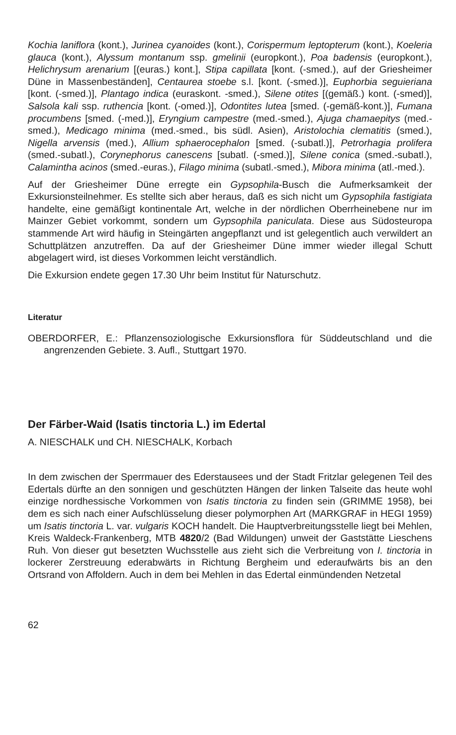Kochia laniflora (kont.), Jurinea cyanoides (kont.), Corispermum leptopterum (kont.), Koeleria glauca (kont.), Alyssum montanum ssp. gmelinii (europkont.), Poa badensis (europkont.), Helichrysum arenarium [(euras.) kont.], Stipa capillata [kont. (-smed.), auf der Griesheimer Düne in Massenbeständen], Centaurea stoebe s.l. [kont. (-smed.)], Euphorbia seguieriana [kont. (-smed.)], Plantago indica (euraskont. -smed.), Silene otites [(gemäß.) kont. (-smed)], Salsola kali ssp. ruthencia [kont. (-omed.)], Odontites lutea [smed. (-gemäß-kont.)], Fumana procumbens [smed. (-med.)], Eryngium campestre (med.-smed.), Ajuga chamaepitys (med.-smed.), Medicago minima (med.-smed., bis südl. Asien), Aristolochia clematitis (smed.), Nigella arvensis (med.), Allium sphaerocephalon [smed. (-subatl.)], Petrorhagia prolifera (smed.-subatl.), Corynephorus canescens [subatl. (-smed.)], Silene conica (smed.-subatl.), Calamintha acinos (smed.-euras.), Filago minima (subatl.-smed.), Mibora minima (atl.-med.).
Auf der Griesheimer Düne erregte ein Gypsophila-Busch die Aufmerksamkeit der Exkursionsteilnehmer. Es stellte sich aber heraus, daß es sich nicht um Gypsophila fastigiata handelte, eine gemäßigt kontinentale Art, welche in der nördlichen Oberrheinebene nur im Mainzer Gebiet vorkommt, sondern um Gypsophila paniculata. Diese aus Südosteuropa stammende Art wird häufig in Steingärten angepflanzt und ist gelegentlich auch verwildert an Schuttplätzen anzutreffen. Da auf der Griesheimer Düne immer wieder illegal Schutt abgelagert wird, ist dieses Vorkommen leicht verständlich.
Die Exkursion endete gegen 17.30 Uhr beim Institut für Naturschutz.
Literatur
OBERDORFER, E.: Pflanzensoziologische Exkursionsflora für Süddeutschland und die angrenzenden Gebiete. 3. Aufl., Stuttgart 1970.
Der Färber-Waid (Isatis tinctoria L.) im Edertal
A. NIESCHALK und CH. NIESCHALK, Korbach
In dem zwischen der Sperrmauer des Ederstausees und der Stadt Fritzlar gelegenen Teil des Edertals dürfte an den sonnigen und geschützten Hängen der linken Talseite das heute wohl einzige nordhessische Vorkommen von Isatis tinctoria zu finden sein (GRIMME 1958), bei dem es sich nach einer Aufschlüsselung dieser polymorphen Art (MARKGRAF in HEGI 1959) um Isatis tinctoria L. var. vulgaris KOCH handelt. Die Hauptverbreitungsstelle liegt bei Mehlen, Kreis Waldeck-Frankenberg, MTB 4820/2 (Bad Wildungen) unweit der Gaststätte Lieschens Ruh. Von dieser gut besetzten Wuchsstelle aus zieht sich die Verbreitung von I. tinctoria in lockerer Zerstreuung ederabwärts in Richtung Bergheim und ederaufwärts bis an den Ortsrand von Affoldern. Auch in dem bei Mehlen in das Edertal einmündenden Netzetal
62